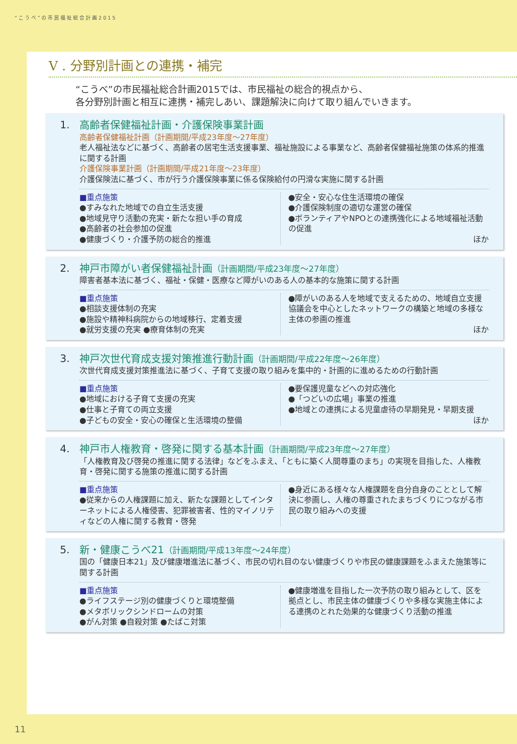“こうべ”の市民福祉総合計画2015
V . 分野別計画との連携・補完
“こうべ”の市民福祉総合計画2015では、市民福祉の総合的視点から、
各分野別計画と相互に連携・補完しあい、課題解決に向けて取り組んでいきます。
1. 高齢者保健福祉計画・介護保険事業計画
高齢者保健福祉計画（計画期間/平成23年度～27年度）
老人福祉法などに基づく、高齢者の居宅生活支援事業、福祉施設による事業など、高齢者保健福祉施策の体系的推進に関する計画
介護保険事業計画（計画期間/平成21年度～23年度）
介護保険法に基づく、市が行う介護保険事業に係る保険給付の円滑な実施に関する計画
■重点施策
●すみなれた地域での自立生活支援
●地域見守り活動の充実・新たな担い手の育成
●高齢者の社会参加の促進
●健康づくり・介護予防の総合的推進
●安全・安心な住生活環境の確保
●介護保険制度の適切な運営の確保
●ボランティアやNPOとの連携強化による地域福祉活動の促進
ほか
2. 神戸市障がい者保健福祉計画（計画期間/平成23年度～27年度）
障害者基本法に基づく、福祉・保健・医療など障がいのある人の基本的な施策に関する計画
■重点施策
●相談支援体制の充実
●施設や精神科病院からの地域移行、定着支援
●就労支援の充実 ●療育体制の充実
●障がいのある人を地域で支えるための、地域自立支援協議会を中心としたネットワークの構築と地域の多様な主体の参画の推進
ほか
3. 神戸次世代育成支援対策推進行動計画（計画期間/平成22年度～26年度）
次世代育成支援対策推進法に基づく、子育て支援の取り組みを集中的・計画的に進めるための行動計画
■重点施策
●地域における子育て支援の充実
●仕事と子育ての両立支援
●子どもの安全・安心の確保と生活環境の整備
●要保護児童などへの対応強化
●「つどいの広場」事業の推進
●地域との連携による児童虐待の早期発見・早期支援
ほか
4. 神戸市人権教育・啓発に関する基本計画（計画期間/平成23年度～27年度）
「人権教育及び啓発の推進に関する法律」などをふまえ、「ともに築く人間尊重のまち」の実現を目指した、人権教育・啓発に関する施策の推進に関する計画
■重点施策
●従来からの人権課題に加え、新たな課題としてインターネットによる人権侵害、犯罪被害者、性的マイノリティなどの人権に関する教育・啓発
●身近にある様々な人権課題を自分自身のこととして解決に参画し、人権の尊重されたまちづくりにつながる市民の取り組みへの支援
5. 新・健康こうべ21（計画期間/平成13年度～24年度）
国の「健康日本21」及び健康増進法に基づく、市民の切れ目のない健康づくりや市民の健康課題をふまえた施策等に関する計画
■重点施策
●ライフステージ別の健康づくりと環境整備
●メタボリックシンドロームの対策
●がん対策 ●自殺対策 ●たばこ対策
●健康増進を目指した一次予防の取り組みとして、区を拠点とし、市民主体の健康づくりや多様な実施主体による連携のとれた効果的な健康づくり活動の推進
11